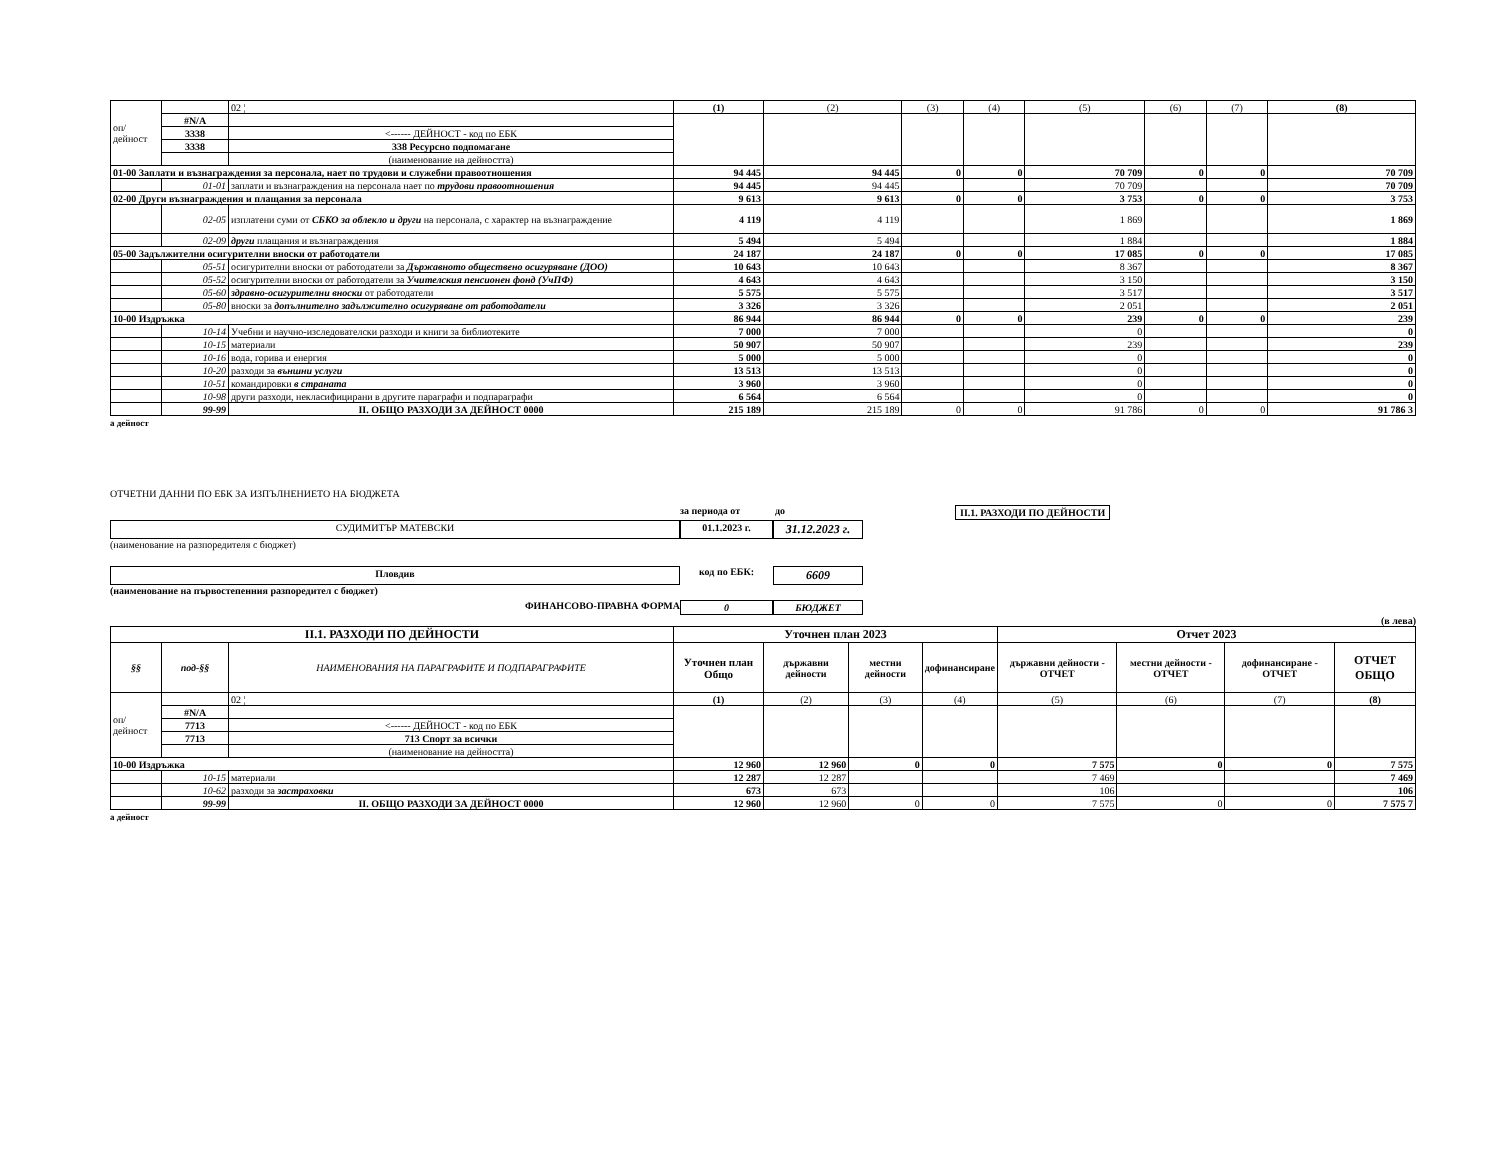| оп/дейност | | 02 ¦ | (1) | (2) | (3) | (4) | (5) | (6) | (7) | (8) |
| | #N/A | | | | | | | | | |
| | 3338 | <------ ДЕЙНОСТ - код по ЕБК | | | | | | | | |
| | 3338 | 338 Ресурсно подпомагане | | | | | | | | |
| | | (наименование на дейността) | | | | | | | | |
| 01-00 Заплати и възнаграждения за персонала, нает по трудови и служебни правоотношения | | | 94 445 | 94 445 | 0 | 0 | 70 709 | 0 | 0 | 70 709 |
| | 01-01 | заплати и възнаграждения на персонала нает по трудови правоотношения | 94 445 | 94 445 | | | 70 709 | | | 70 709 |
| 02-00 Други възнаграждения и плащания за персонала | | | 9 613 | 9 613 | 0 | 0 | 3 753 | 0 | 0 | 3 753 |
| | 02-05 | изплатени суми от СБКО за облекло и други на персонала, с характер на възнаграждение | 4 119 | 4 119 | | | 1 869 | | | 1 869 |
| | 02-09 | други плащания и възнаграждения | 5 494 | 5 494 | | | 1 884 | | | 1 884 |
| 05-00 Задължителни осигурителни вноски от работодатели | | | 24 187 | 24 187 | 0 | 0 | 17 085 | 0 | 0 | 17 085 |
| | 05-51 | осигурителни вноски от работодатели за Държавното обществено осигуряване (ДОО) | 10 643 | 10 643 | | | 8 367 | | | 8 367 |
| | 05-52 | осигурителни вноски от работодатели за Учителския пенсионен фонд (УчПФ) | 4 643 | 4 643 | | | 3 150 | | | 3 150 |
| | 05-60 | здравно-осигурителни вноски от работодатели | 5 575 | 5 575 | | | 3 517 | | | 3 517 |
| | 05-80 | вноски за допълнително задължително осигуряване от работодатели | 3 326 | 3 326 | | | 2 051 | | | 2 051 |
| 10-00 Издръжка | | | 86 944 | 86 944 | 0 | 0 | 239 | 0 | 0 | 239 |
| | 10-14 | Учебни и научно-изследователски разходи и книги за библиотеките | 7 000 | 7 000 | | | 0 | | | 0 |
| | 10-15 | материали | 50 907 | 50 907 | | | 239 | | | 239 |
| | 10-16 | вода, горива и енергия | 5 000 | 5 000 | | | 0 | | | 0 |
| | 10-20 | разходи за външни услуги | 13 513 | 13 513 | | | 0 | | | 0 |
| | 10-51 | командировки в страната | 3 960 | 3 960 | | | 0 | | | 0 |
| | 10-98 | други разходи, некласифицирани в другите параграфи и подпараграфи | 6 564 | 6 564 | | | 0 | | | 0 |
| | 99-99 | II. ОБЩО РАЗХОДИ ЗА ДЕЙНОСТ 0000 | 215 189 | 215 189 | 0 | 0 | 91 786 | 0 | 0 | 91 786 3 |
а дейност
ОТЧЕТНИ ДАННИ ПО ЕБК ЗА ИЗПЪЛНЕНИЕТО НА БЮДЖЕТА
за периода от до II.1. РАЗХОДИ ПО ДЕЙНОСТИ
СУДИМИТЪР МАТЕВСКИ 01.1.2023 г.
31.12.2023 г.
(наименование на разпоредителя с бюджет)
Пловдив код по ЕБК:
6609
(наименование на първостепенния разпоредител с бюджет)
ФИНАНСОВО-ПРАВНА ФОРМА 0 БЮДЖЕТ
(в лева)
| II.1. РАЗХОДИ ПО ДЕЙНОСТИ | | | Уточнен план 2023 | | | | Отчет 2023 | | | |
| --- | --- | --- | --- | --- | --- | --- | --- | --- | --- | --- |
| §§ | под-§§ | НАИМЕНОВАНИЯ НА ПАРАГРАФИТЕ И ПОДПАРАГРАФИТЕ | Уточнен план Общо | държавни дейности | местни дейности | дофинансиране | държавни дейности - ОТЧЕТ | местни дейности - ОТЧЕТ | дофинансиране - ОТЧЕТ | ОТЧЕТ ОБЩО |
| оп/дейност | | 02 ¦ | (1) | (2) | (3) | (4) | (5) | (6) | (7) | (8) |
| | #N/A | | | | | | | | | |
| | 7713 | <------ ДЕЙНОСТ - код по ЕБК | | | | | | | | |
| | 7713 | 713 Спорт за всички | | | | | | | | |
| | | (наименование на дейността) | | | | | | | | |
| 10-00 Издръжка | | | 12 960 | 12 960 | 0 | 0 | 7 575 | 0 | 0 | 7 575 |
| | 10-15 | материали | 12 287 | 12 287 | | | 7 469 | | | 7 469 |
| | 10-62 | разходи за застраховки | 673 | 673 | | | 106 | | | 106 |
| | 99-99 | II. ОБЩО РАЗХОДИ ЗА ДЕЙНОСТ 0000 | 12 960 | 12 960 | 0 | 0 | 7 575 | 0 | 0 | 7 575 7 |
а дейност